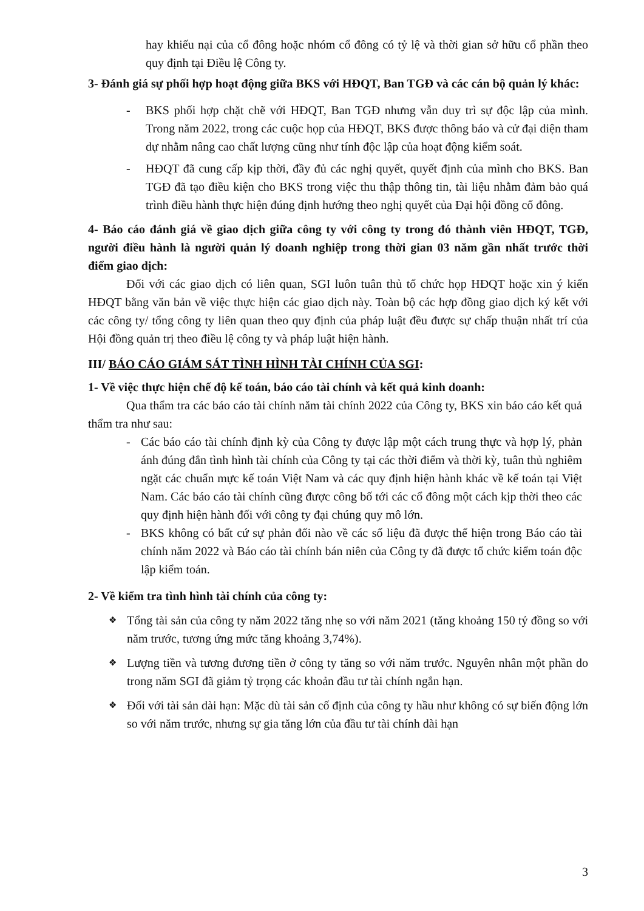hay khiếu nại của cổ đông hoặc nhóm cổ đông có tỷ lệ và thời gian sở hữu cổ phần theo quy định tại Điều lệ Công ty.
3- Đánh giá sự phối hợp hoạt động giữa BKS với HĐQT, Ban TGĐ và các cán bộ quản lý khác:
- BKS phối hợp chặt chẽ với HĐQT, Ban TGĐ nhưng vẫn duy trì sự độc lập của mình. Trong năm 2022, trong các cuộc họp của HĐQT, BKS được thông báo và cử đại diện tham dự nhằm nâng cao chất lượng cũng như tính độc lập của hoạt động kiểm soát.
- HĐQT đã cung cấp kịp thời, đầy đủ các nghị quyết, quyết định của mình cho BKS. Ban TGĐ đã tạo điều kiện cho BKS trong việc thu thập thông tin, tài liệu nhằm đảm bảo quá trình điều hành thực hiện đúng định hướng theo nghị quyết của Đại hội đồng cổ đông.
4- Báo cáo đánh giá về giao dịch giữa công ty với công ty trong đó thành viên HĐQT, TGĐ, người điều hành là người quản lý doanh nghiệp trong thời gian 03 năm gần nhất trước thời điểm giao dịch:
Đối với các giao dịch có liên quan, SGI luôn tuân thủ tổ chức họp HĐQT hoặc xin ý kiến HĐQT bằng văn bản về việc thực hiện các giao dịch này. Toàn bộ các hợp đồng giao dịch ký kết với các công ty/ tổng công ty liên quan theo quy định của pháp luật đều được sự chấp thuận nhất trí của Hội đồng quản trị theo điều lệ công ty và pháp luật hiện hành.
III/ BÁO CÁO GIÁM SÁT TÌNH HÌNH TÀI CHÍNH CỦA SGI:
1- Về việc thực hiện chế độ kế toán, báo cáo tài chính và kết quả kinh doanh:
Qua thẩm tra các báo cáo tài chính năm tài chính 2022 của Công ty, BKS xin báo cáo kết quả thẩm tra như sau:
- Các báo cáo tài chính định kỳ của Công ty được lập một cách trung thực và hợp lý, phản ánh đúng đắn tình hình tài chính của Công ty tại các thời điểm và thời kỳ, tuân thủ nghiêm ngặt các chuẩn mực kế toán Việt Nam và các quy định hiện hành khác về kế toán tại Việt Nam. Các báo cáo tài chính cũng được công bố tới các cổ đông một cách kịp thời theo các quy định hiện hành đối với công ty đại chúng quy mô lớn.
- BKS không có bất cứ sự phản đối nào về các số liệu đã được thể hiện trong Báo cáo tài chính năm 2022 và Báo cáo tài chính bán niên của Công ty đã được tổ chức kiểm toán độc lập kiểm toán.
2- Về kiểm tra tình hình tài chính của công ty:
❖
Tổng tài sản của công ty năm 2022 tăng nhẹ so với năm 2021 (tăng khoảng 150 tỷ đồng so với năm trước, tương ứng mức tăng khoảng 3,74%).
❖
Lượng tiền và tương đương tiền ở công ty tăng so với năm trước. Nguyên nhân một phần do trong năm SGI đã giảm tỷ trọng các khoản đầu tư tài chính ngắn hạn.
❖
Đối với tài sản dài hạn: Mặc dù tài sản cố định của công ty hầu như không có sự biến động lớn so với năm trước, nhưng sự gia tăng lớn của đầu tư tài chính dài hạn
3